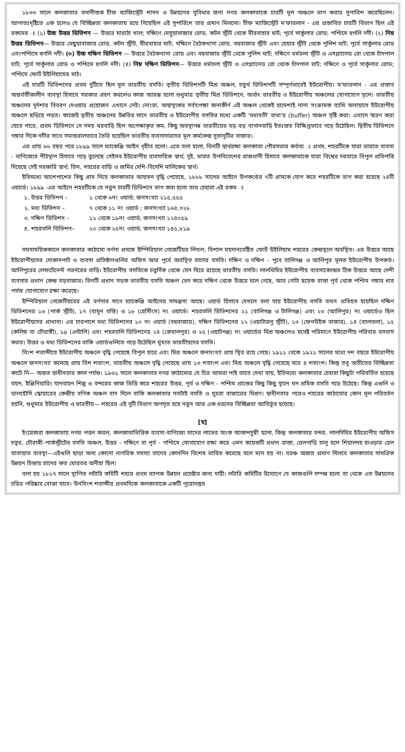১৮৩৩ সালে কলকাতার তদানীন্তক চীফ ম্যাজিস্ট্রেট শাসন ও উন্নয়নের সুবিধার জন্য নগর কলকাতাকে চারটি মূল অঞ্চলে ভাগ করার সুপারিশ করেছিলেন। আপাতঃদৃষ্টিতে এক হলেও যে বিচ্ছিন্নতা কলকাতায় রয়ে গিয়েছিল এই সুপারিশে তার প্রমাণ মিললো। চীফ ম্যাজিস্ট্রেট ম'ফারলান - এর প্রস্তাবিত চারটি বিভাগ ছিল এই রকমের ঃ (১) উচ্চ উত্তর ডিভিশন — উত্তরে মারাঠা খাল; দক্ষিণে মেয়ুয়াবাজার রোড, কটন স্ট্রীট থেকে মীরবাহার ঘাট; পূর্বে সার্কুলার রোড; পশ্চিমে হুগলি নদী। (২) নিম্ন উত্তর ডিভিশন— উত্তরে মেছুয়াবাজার রোড, কটন স্ট্রীট, মীরবাহার ঘাট; দক্ষিণে বৈঠকখানা রোড, বহুবাজার স্ট্রীট এবং হেয়ার স্ট্রীট থেকে পুলিশ ঘাট; পূর্বে সার্কুলার রোড এবংপশ্চিমে হুগলি নদী। (৩) উচ্চ দক্ষিণ ডিভিশন — উত্তরে বৈঠকখানা রোড এবং বহুবাজার স্ট্রীট থেকে পুলিশ ঘাট; দক্ষিণে ধর্মতলা স্ট্রীট ও এসপ্ল্যানেড রো থেকে চাঁদপাল ঘাট; পূর্বে সার্কুলার রোড ও পশ্চিমে হুগলি নদী। (৪) নিম্ন দক্ষিণ ডিভিশন— উত্তরে ধর্মতলা স্ট্রীট ও এসপ্ল্যানেড রো থেকে চাঁদপাল ঘাট; দক্ষিণে ও পূর্বে সার্কুলার রোড; পশ্চিমে ফোর্ট উইলিয়ামের মাঠ।
এই চারটি ডিভিশনের প্রথম দুটিতে ছিল মূল ভারতীয় বসতি। তৃতীয় ডিভিশনটি মিশ্র অঞ্চল, চতুর্থ ডিভিশনটি সম্পূর্ণভাবেই ইউরোপীয়। ম'ফারলান - এর প্রস্তাব অন্তর্বর্তীকালীন ব্যবস্থা হিসাবে সরকার গ্রহণ করলেও কাজ আরম্ভ হলো শুধুমাত্র তৃতীয় মিশ্র ডিভিশনে, অর্থাৎ ভারতীয় ও ইউরোপীয় অঞ্চলের যোগাযোগ স্থলে। ভারতীয় অঞ্চলের দুর্দশার বিবরণ দেওয়ার প্রয়োজন এখানে নেই। নোংরা, অস্বাস্থ্যকর সর্বাপেক্ষা জনাকীর্ণ এই অঞ্চল থেকেই হামেশাই নানা সংক্রামক ব্যাধি অনায়াসে ইউরোপীয় অঞ্চলে ছড়িয়ে পড়ত। কাজেই তৃতীয় অঞ্চলের উন্নতির মানে ভারতীয় ও ইউরোপীয় বসতির মধ্যে একটি 'মধ্যবতী' বাধা'র (buffer) অঞ্চল সৃষ্টি করা। এখানে স্মরণ করা যেতে পারে, প্রথম ডিভিশনে সে সময় ঘরবাড়ি ছিল অপেক্ষাকৃত কম, কিছু অবস্থাপন্ন ভারতীয়ের বড় বড় বাগানবাড়ি ইতঃস্তত বিক্ষিপ্তভাবে গড়ে উঠেছিল। দ্বিতীয় ডিভিশনে গঙ্গার দিকে নদীর সাথে সমান্তরালভাবে তৈরি হয়েছিল ভারতীয় ব্যবসাদারদের মূল কর্মকেন্দ্র সুতানুটির বাজার।
এর প্রায় ৬৬ বছর পরে ১৮৯৯ সালে ম্যাকেঞ্জি আইন গৃহীত হলো। এতে বলা হলো, তিনটি স্বার্থরক্ষা কলকাতা পৌরসভার কর্তব্য ঃ প্রথম, শহরটিকে যারা ভারতে ব্যবসা - বাণিজ্যের পীঠস্থান হিসাবে গড়ে তুলেছে সেইসব ইউরোপীয় ব্যবসায়িক স্বার্থ; দুই, ভারত উপনিবেশের রাজধানী হিসাবে কলকাতাকে যারা বিশ্বের দরবারে বিপুল প্রতিপত্তি দিয়েছে সেই সরকারি স্বার্থ; তিন, শহরের বাড়ি ও জমির দেশি-বিদেশি মালিকের স্বার্থ।
ইতিমধ্যে আশেপাশের কিছু গ্রাম নিয়ে কলকাতার আয়তন বৃদ্ধি পেয়েছে, ১৮৮৮ সালের আইনে উপকণ্ঠের ৭টি গ্রামকে যোগ করে শহরটিকে ভাগ করা হয়েছে ২৪টি ওয়ার্ডে। ১৮৯৯ -এর আইনে শহরটিকে যে নতুন চারটি ডিভিশনে ভাগ করা হলো তার চেহারা এই রকম ঃ
১. উত্তর ডিভিশন – ১ থেকে ৬নং ওয়ার্ড; জনসংখ্যা ২১৫,৫৫৫
২. মধ্য ডিভিশন – ৭ থেকে ১১ নং ওয়ার্ড ; জনসংখ্যা ১৬৪,৩২৮
৩. দক্ষিণ ডিভিশন – ১২ থেকে ১৯নং ওয়ার্ড; জনসংখ্যা ১২৪০৫৯
৪. শহরতলি ডিভিশন– ২০ থেকে ২৫নং ওয়ার্ড; জনসংখ্যা ১৪৫,৮১৯
সমসাময়িককালে কলকাতার কাঠামো বর্ণনা প্রসঙ্গে ইম্পিরিয়াল গেজেটিয়র লিখল, বিশাল ময়দানবেষ্টিত ফোর্ট উইলিয়াম শহরের কেন্দ্রস্থলে অবস্থিত। এর উত্তরে আছে ইউরোপীয়দের দোকানপাট ও ব্যবসা প্রতিষ্ঠানগুলির অফিস আর পূর্বে অবস্থিত তাদের বসতি। দক্ষিণ ও দক্ষিণ - পূবে বালিগঞ্জ ও আলিপুর মূলত ইউরোপীয় উপকণ্ঠ। আলিপুরের লেফটেনেন্ট গভর্নরের বাড়ি। ইউরোপীয় বসতিকে চতুর্দিক থেকে যেন ঘিরে রয়েছে ভারতীয় বসতি। লালধিঘির ইউরোপীয় ব্যবসাকেন্দ্রের ঠিক উত্তরে আছে দেশী ব্যবসার প্রধান কেন্দ্র বড়বাজার। তিনটি প্রধান সড়ক ভারতীয় বসতি অঞ্চল ভেদ করে দক্ষিণ থেকে উত্তরে চলে গেছে, আর গোটা ছয়েক রাস্তা পূর্ব থেকে পশ্চিম গঙ্গার ধার পর্যন্ত যোগাযোগ রক্ষা করেছে।
ইম্পিরিয়াল গেজেটিয়রের এই বর্ণনার সাথে ম্যাকেঞ্জি আইনের সামঞ্জস্য আছে। ওয়ার্ড হিসাবে দেখলে বলা যায় ইউরোপীয় বসতি তখন প্রতিহত হয়েছিল দক্ষিণ ডিভিশনের ১৬ (পার্ক স্ট্রীট), ১৭ (বামুন বস্তি) ও ১৮ (হেস্টিংস) নং ওয়ার্ডে। শহরতলি ডিভিশনের ২১ (বালিগঞ্জ ও টালিগঞ্জ) এবং ২৩ (আলিপুর) নং ওয়ার্ডেও ছিল ইউরোপীয়দের প্রাধান্য। এর চারপাশে মধ্য ডিভিশনের ১০ নং ওয়ার্ড (বহুবাজার), দক্ষিণ ডিভিশনের ১২ (ওয়াটারলু স্ট্রীট), ১৩ (ফেনউইক বাজার), ১৪ (তালতলা), ১৫ (কলিঙ্গ বা চৌরাঙ্গী), ১৯ (এন্টালি) এবং শহরতলি ডিভিশনের ২৪ (কেবালপুর) ও ২৫ (ওয়াটগঞ্জ) নং ওয়ার্ডের মিশ্র অঞ্চলেও যথেষ্ট পরিমাণে ইউরোপীয় পরিবার বসবাস করত। উত্তর ও মধ্য ডিভিশনের বাকি ওয়ার্ডগুলিতে গড়ে উঠেছিল মুখ্যত ভারতীয়দের বসতি।
বিংশ শতাব্দীতে ইউরোপীয় অঞ্চলে বৃদ্ধি পেয়েছে বিপুল হারে এবং মিশ্র অঞ্চলে জনসংখ্যা প্রায় স্থির রয়ে গেছে। ১৯১১ থেকে ১৯২১ সালের মধ্যে দশ বছরে ইউরোপীয় অঞ্চলে জনসংখ্যা কমেছে প্রায় বিশ শতাংশ, ভারতীয় অঞ্চলে বৃদ্ধি পেয়েছে প্রায় ১৩ শতাংশ এবং মিশ্র অঞ্চলে বৃদ্ধি পেয়েছে মাত্র ৪ শতাংশ। কিন্তু তবু অতীতের বিচ্ছিন্নতা কাটে নি— অন্তত স্বাধীনতার কাল পর্যন্ত। ১৯৬১ সালে কলকাতার নগর কাঠামোর যে চিত্র আমরা পাই তাতে দেখা যায়, ইতিমধ্যে কলকাতার চেহারা কিছুটা পরিবর্তিত হয়েছে বয়ন, ইঞ্জিনিয়ারিং যানবাহন শিল্প ও বন্দরের কাজ ভিত্তি করে শহরের উত্তর, পূর্ব ও দক্ষিণ - পশ্চিম প্রান্তের কিছু কিছু স্থানে ঘন শ্রমিক বসতি গড়ে উঠেছে। কিন্তু এগুলি ও ডালহৌসি স্কোয়ারের কেন্দ্রীয় বণিক অঞ্চল বাদ দিলে বাকি কলকাতার সবটাই বসতি ও খুচরা বাজারের মিশ্রণ। স্বাধীনতার পরেও শহরের কাঠামোর কোন মূল পরিবর্তন হয়নি, শুধুমাত্র ইউরোপীয় ও ভারতীয়— শহরের এই দুটি বিভাগ অপসৃত হয়ে নতুন আর এক ধরনের বিচ্ছিন্নতা আবির্ভূত হয়েছে।
[ঘ]
ইংরেজরা কলকাতায় নগর পত্তন করল, কলকাতাভিত্তিক ব্যবসা-বাণিজ্যে তাদের লাভের অংক আকাশচুম্বী হলো, কিন্তু কলকাতার বন্দর, লালদিঘির ইউরোপীয় অফিস চত্বর, চৌরাঙ্গী-পার্কস্ট্রীটের বসতি অঞ্চল, উত্তর - দক্ষিণে বা পূর্ব - পশ্চিমে যোগাযোগ রক্ষা করে এমন কয়েকটি প্রধান রাস্তা, রেলগাড়ি চালু হলে শিয়ালদহ হাওড়ার রেল যাতায়াত ব্যবস্থা—এইগুলি ছাড়া অন্য কোনো নাগরিক সমস্যা তাদের কোনদিন বিশেষ ভাবিত করেছে বলে মনে হয় না। বরঞ্চ অজস্র প্রমাণ মিলবে কলকাতার সামগ্রিক উন্নয়ন চিন্তায় তাদের কত ঘোরতর অনীহা ছিল।
বলা হয় ১৮১৭ সালে স্থাপিত লটারি কমিটি শহরে প্রথম ব্যাপক উন্নয়ন প্রচেষ্টার জন্য দায়ী। লটারি কমিটির উদ্যোগে যে কাজগুলি সম্পন্ন হলো তা থেকে এত উন্নয়নের চরিত্র পরিষ্কার বোঝা যাবে। উনবিংশ শতাব্দীর প্রথমদিকে কলকাতাকে একটি পুরোদস্তুর